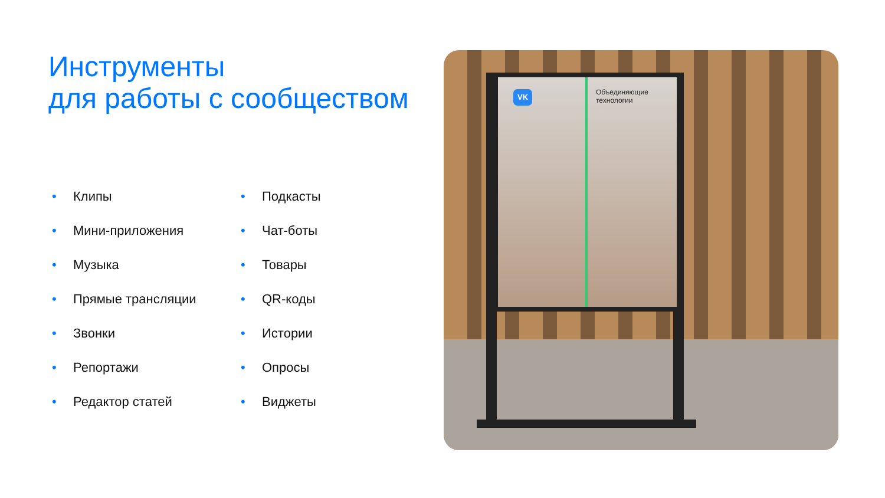Инструменты
для работы с сообществом
• Клипы
• Мини-приложения
• Музыка
• Прямые трансляции
• Звонки
• Репортажи
• Редактор статей
• Подкасты
• Чат-боты
• Товары
• QR-коды
• Истории
• Опросы
• Виджеты
VK
Объединяющие
технологии